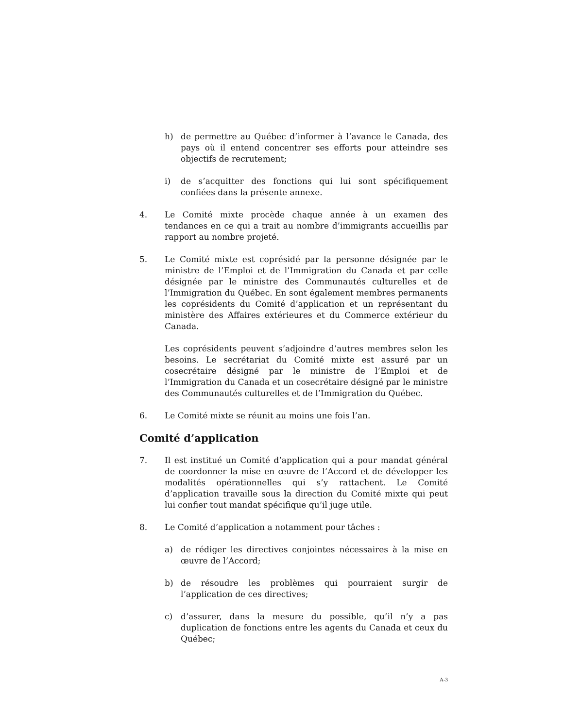h) de permettre au Québec d’informer à l’avance le Canada, des pays où il entend concentrer ses efforts pour atteindre ses objectifs de recrutement;
i) de s’acquitter des fonctions qui lui sont spécifiquement confiées dans la présente annexe.
4. Le Comité mixte procède chaque année à un examen des tendances en ce qui a trait au nombre d’immigrants accueillis par rapport au nombre projeté.
5. Le Comité mixte est coprésidé par la personne désignée par le ministre de l’Emploi et de l’Immigration du Canada et par celle désignée par le ministre des Communautés culturelles et de l’Immigration du Québec. En sont également membres permanents les coprésidents du Comité d’application et un représentant du ministère des Affaires extérieures et du Commerce extérieur du Canada.
Les coprésidents peuvent s’adjoindre d’autres membres selon les besoins. Le secrétariat du Comité mixte est assuré par un cosecrétaire désigné par le ministre de l’Emploi et de l’Immigration du Canada et un cosecrétaire désigné par le ministre des Communautés culturelles et de l’Immigration du Québec.
6. Le Comité mixte se réunit au moins une fois l’an.
Comité d’application
7. Il est institué un Comité d’application qui a pour mandat général de coordonner la mise en œuvre de l’Accord et de développer les modalités opérationnelles qui s’y rattachent. Le Comité d’application travaille sous la direction du Comité mixte qui peut lui confier tout mandat spécifique qu’il juge utile.
8. Le Comité d’application a notamment pour tâches :
a) de rédiger les directives conjointes nécessaires à la mise en œuvre de l’Accord;
b) de résoudre les problèmes qui pourraient surgir de l’application de ces directives;
c) d’assurer, dans la mesure du possible, qu’il n’y a pas duplication de fonctions entre les agents du Canada et ceux du Québec;
A-3